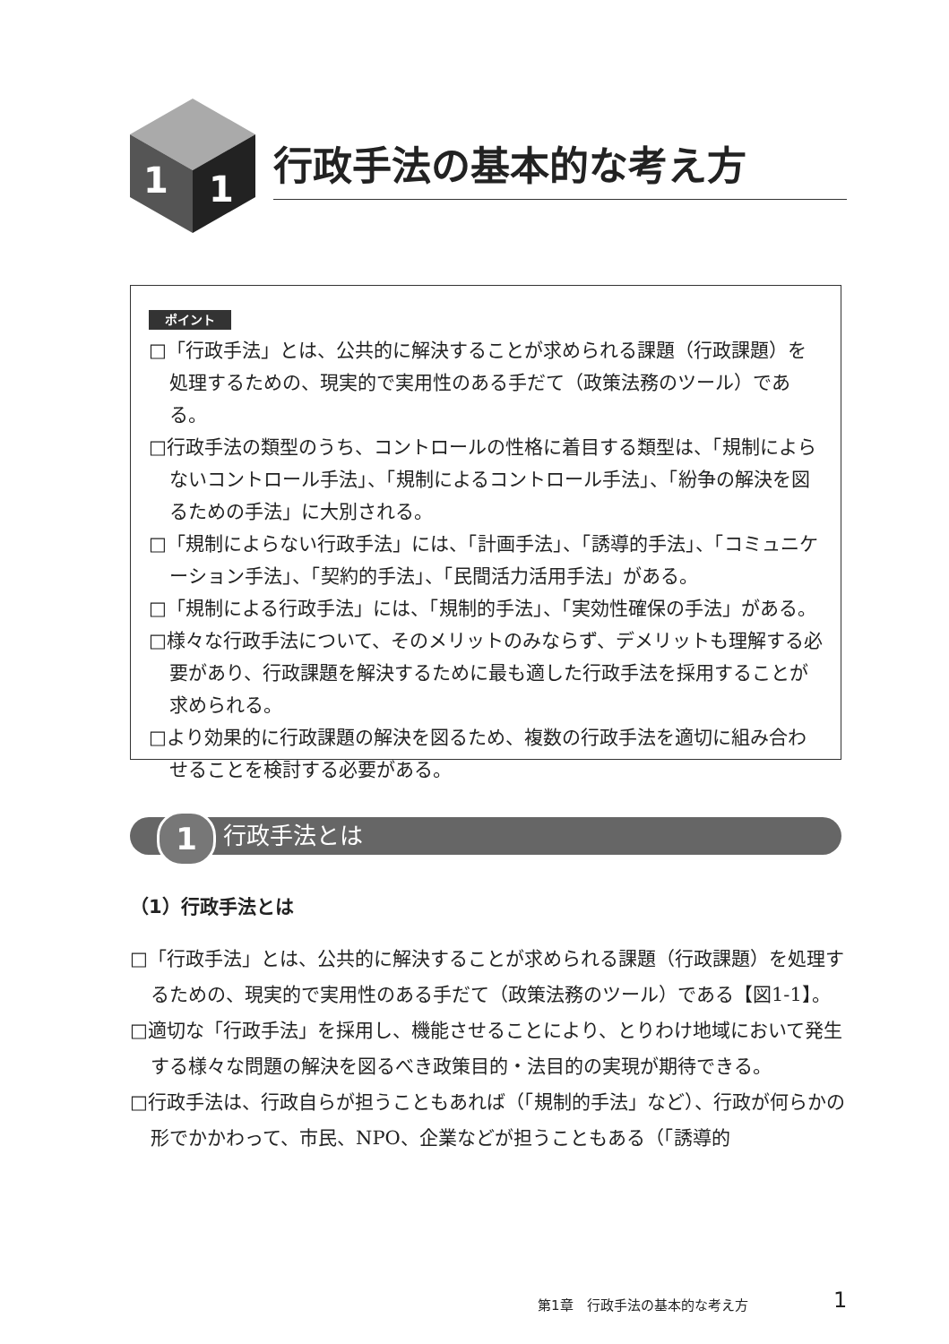1
1
行政手法の基本的な考え方
ポイント
□「行政手法」とは、公共的に解決することが求められる課題（行政課題）を処理するための、現実的で実用性のある手だて（政策法務のツール）である。
□行政手法の類型のうち、コントロールの性格に着目する類型は、「規制によらないコントロール手法」、「規制によるコントロール手法」、「紛争の解決を図るための手法」に大別される。
□「規制によらない行政手法」には、「計画手法」、「誘導的手法」、「コミュニケーション手法」、「契約的手法」、「民間活力活用手法」がある。
□「規制による行政手法」には、「規制的手法」、「実効性確保の手法」がある。
□様々な行政手法について、そのメリットのみならず、デメリットも理解する必要があり、行政課題を解決するために最も適した行政手法を採用することが求められる。
□より効果的に行政課題の解決を図るため、複数の行政手法を適切に組み合わせることを検討する必要がある。
1 行政手法とは
（1）行政手法とは
□「行政手法」とは、公共的に解決することが求められる課題（行政課題）を処理するための、現実的で実用性のある手だて（政策法務のツール）である【図1-1】。
□適切な「行政手法」を採用し、機能させることにより、とりわけ地域において発生する様々な問題の解決を図るべき政策目的・法目的の実現が期待できる。
□行政手法は、行政自らが担うこともあれば（「規制的手法」など）、行政が何らかの形でかかわって、市民、NPO、企業などが担うこともある（「誘導的
第1章　行政手法の基本的な考え方 1